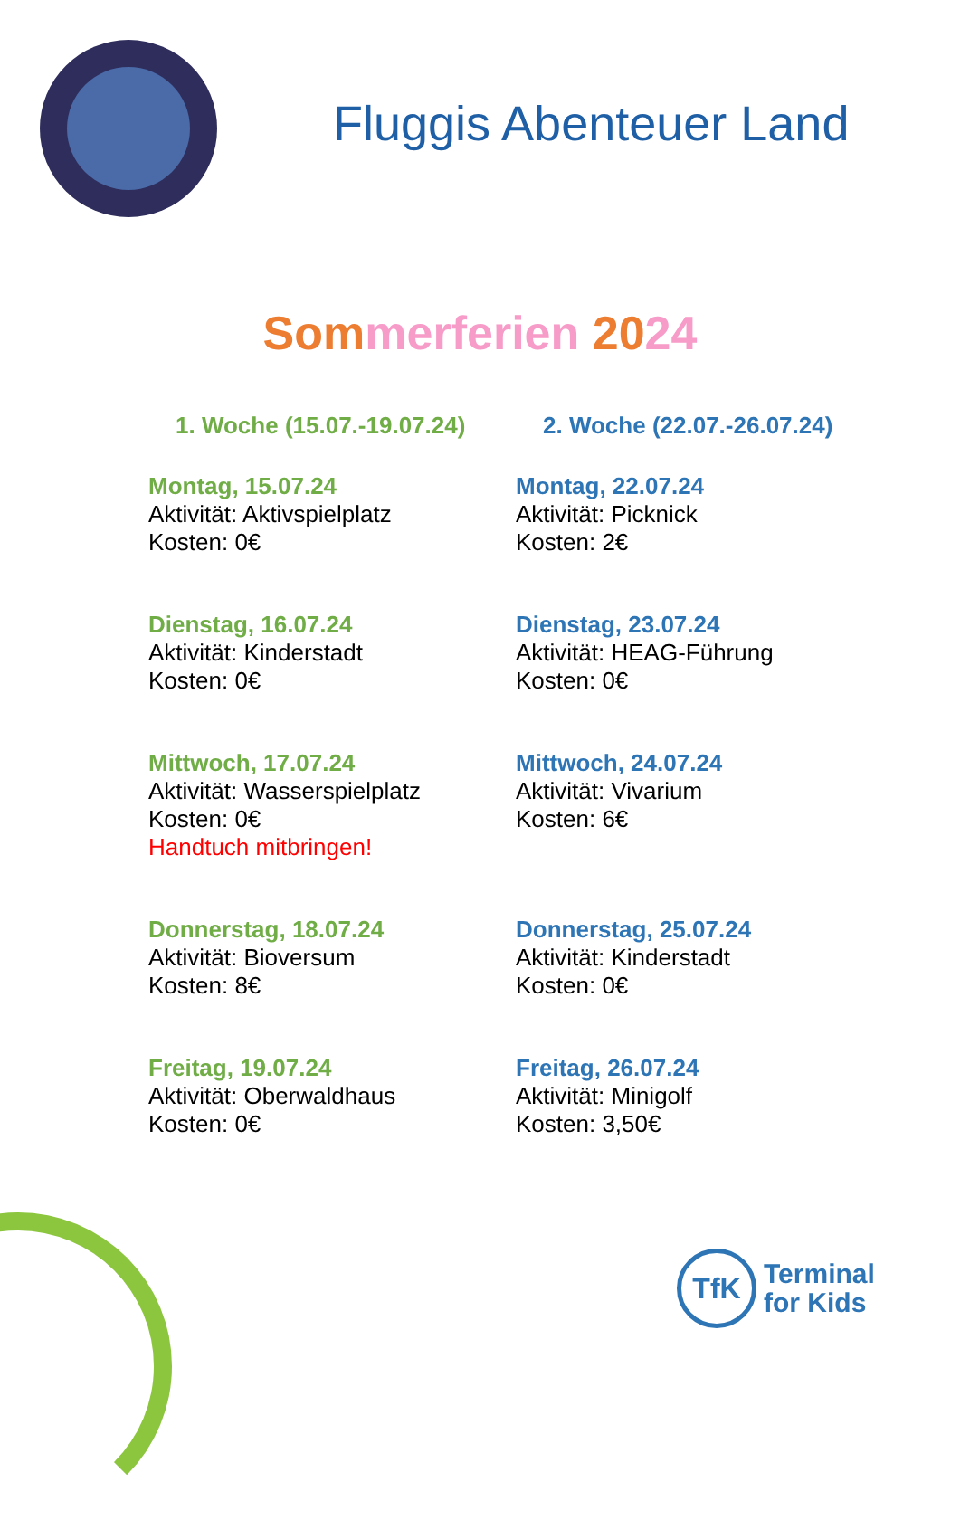Fluggis Abenteuer Land
Som merferien 2024
1. Woche (15.07.-19.07.24)
Montag, 15.07.24
Aktivität: Aktivspielplatz
Kosten: 0€
Dienstag, 16.07.24
Aktivität: Kinderstadt
Kosten: 0€
Mittwoch, 17.07.24
Aktivität: Wasserspielplatz
Kosten: 0€
Handtuch mitbringen!
Donnerstag, 18.07.24
Aktivität: Bioversum
Kosten: 8€
Freitag, 19.07.24
Aktivität: Oberwaldhaus
Kosten: 0€
2. Woche (22.07.-26.07.24)
Montag, 22.07.24
Aktivität: Picknick
Kosten: 2€
Dienstag, 23.07.24
Aktivität: HEAG-Führung
Kosten: 0€
Mittwoch, 24.07.24
Aktivität: Vivarium
Kosten: 6€
Donnerstag, 25.07.24
Aktivität: Kinderstadt
Kosten: 0€
Freitag, 26.07.24
Aktivität: Minigolf
Kosten: 3,50€
TfK
Terminal
for Kids